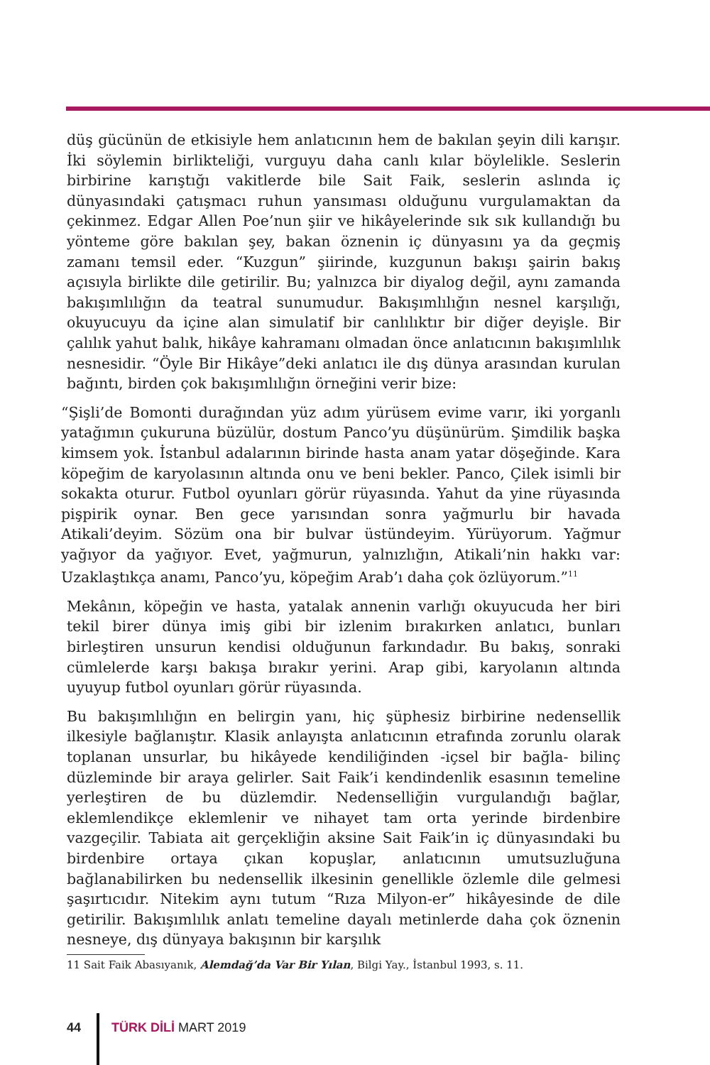düş gücünün de etkisiyle hem anlatıcının hem de bakılan şeyin dili karışır. İki söylemin birlikteliği, vurguyu daha canlı kılar böylelikle. Seslerin birbirine karıştığı vakitlerde bile Sait Faik, seslerin aslında iç dünyasındaki çatışmacı ruhun yansıması olduğunu vurgulamaktan da çekinmez. Edgar Allen Poe’nun şiir ve hikâyelerinde sık sık kullandığı bu yönteme göre bakılan şey, bakan öznenin iç dünyasını ya da geçmiş zamanı temsil eder. “Kuzgun” şiirinde, kuzgunun bakışı şairin bakış açısıyla birlikte dile getirilir. Bu; yalnızca bir diyalog değil, aynı zamanda bakışımlılığın da teatral sunumudur. Bakışımlılığın nesnel karşılığı, okuyucuyu da içine alan simulatif bir canlılıktır bir diğer deyişle. Bir çalılık yahut balık, hikâye kahramanı olmadan önce anlatıcının bakışımlılık nesnesidir. “Öyle Bir Hikâye”deki anlatıcı ile dış dünya arasından kurulan bağıntı, birden çok bakışımlılığın örneğini verir bize:
“Şişli’de Bomonti durağından yüz adım yürüsem evime varır, iki yorganlı yatağımın çukuruna büzülür, dostum Panco’yu düşünürüm. Şimdilik başka kimsem yok. İstanbul adalarının birinde hasta anam yatar döşeğinde. Kara köpeğim de karyolasının altında onu ve beni bekler. Panco, Çilek isimli bir sokakta oturur. Futbol oyunları görür rüyasında. Yahut da yine rüyasında pişpirik oynar. Ben gece yarısından sonra yağmurlu bir havada Atikali’deyim. Sözüm ona bir bulvar üstündeyim. Yürüyorum. Yağmur yağıyor da yağıyor. Evet, yağmurun, yalnızlığın, Atikali’nin hakkı var: Uzaklaştıkça anamı, Panco’yu, köpeğim Arab’ı daha çok özlüyorum.”<sup>11</sup>
Mekânın, köpeğin ve hasta, yatalak annenin varlığı okuyucuda her biri tekil birer dünya imiş gibi bir izlenim bırakırken anlatıcı, bunları birleştiren unsurun kendisi olduğunun farkındadır. Bu bakış, sonraki cümlelerde karşı bakışa bırakır yerini. Arap gibi, karyolanın altında uyuyup futbol oyunları görür rüyasında.
Bu bakışımlılığın en belirgin yanı, hiç şüphesiz birbirine nedensellik ilkesiyle bağlanıştır. Klasik anlayışta anlatıcının etrafında zorunlu olarak toplanan unsurlar, bu hikâyede kendiliğinden -içsel bir bağla- bilinç düzleminde bir araya gelirler. Sait Faik’i kendindenlik esasının temeline yerleştiren de bu düzlemdir. Nedenselliğin vurgulandığı bağlar, eklemlendikçe eklemlenir ve nihayet tam orta yerinde birdenbire vazgeçilir. Tabiata ait gerçekliğin aksine Sait Faik’in iç dünyasındaki bu birdenbire ortaya çıkan kopuşlar, anlatıcının umutsuzluğuna bağlanabilirken bu nedensellik ilkesinin genellikle özlemle dile gelmesi şaşırtıcıdır. Nitekim aynı tutum “Rıza Milyon-er” hikâyesinde de dile getirilir. Bakışımlılık anlatı temeline dayalı metinlerde daha çok öznenin nesneye, dış dünyaya bakışının bir karşılık
11 Sait Faik Abasıyanık, Alemdağ’da Var Bir Yılan, Bilgi Yay., İstanbul 1993, s. 11.
44 TÜRK DİLİ MART 2019